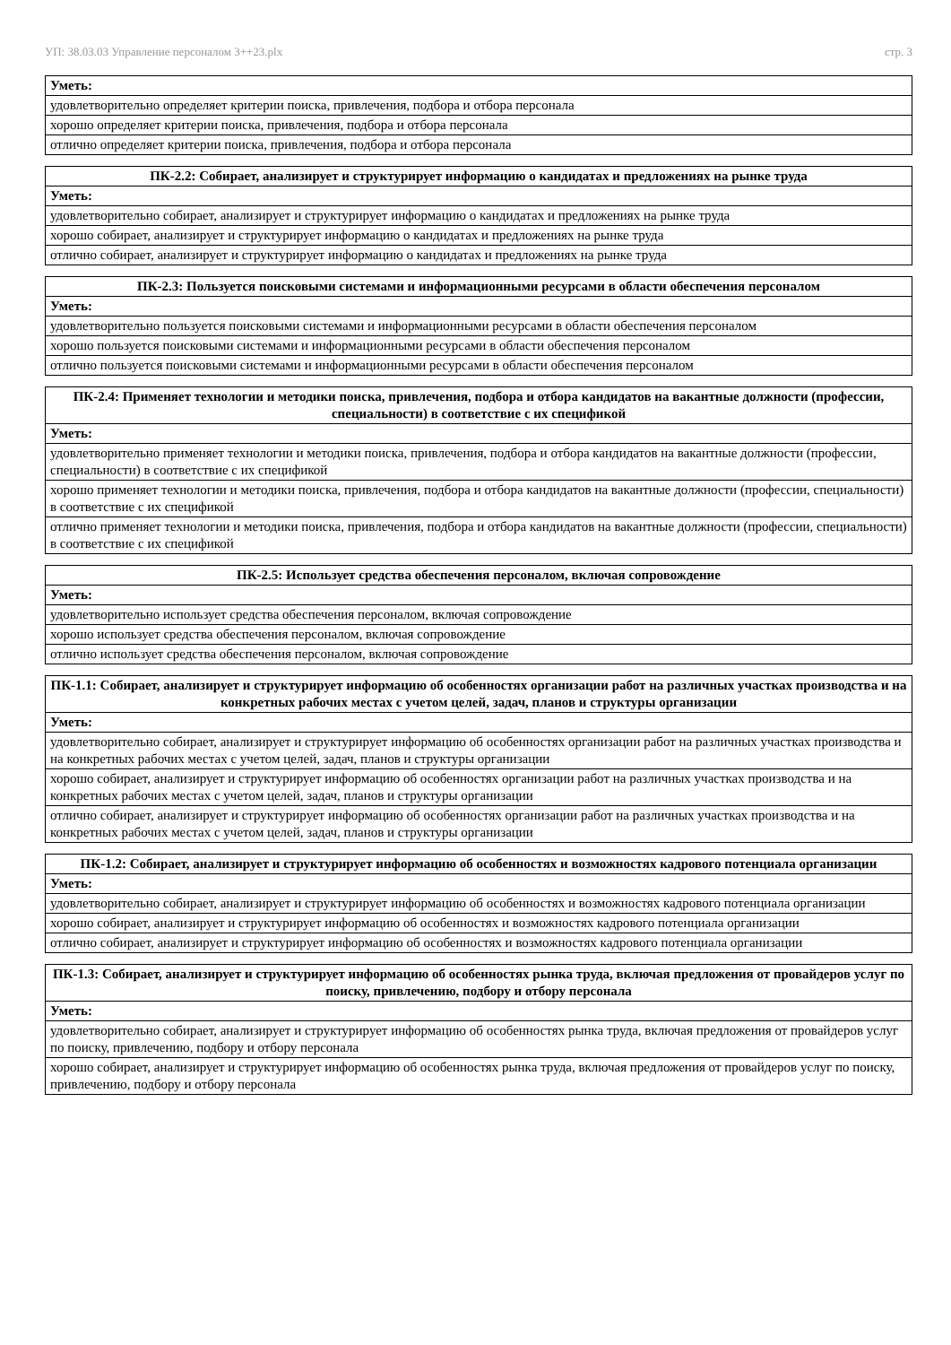УП: 38.03.03 Управление персоналом 3++23.plx стр. 3
| Уметь: |
| удовлетворительно определяет критерии поиска, привлечения, подбора и отбора персонала |
| хорошо определяет критерии поиска, привлечения, подбора и отбора персонала |
| отлично определяет критерии поиска, привлечения, подбора и отбора персонала |
| ПК-2.2: Собирает, анализирует и структурирует информацию о кандидатах и предложениях на рынке труда |
| --- |
| Уметь: |
| удовлетворительно собирает, анализирует и структурирует информацию о кандидатах и предложениях на рынке труда |
| хорошо собирает, анализирует и структурирует информацию о кандидатах и предложениях на рынке труда |
| отлично собирает, анализирует и структурирует информацию о кандидатах и предложениях на рынке труда |
| ПК-2.3: Пользуется поисковыми системами и информационными ресурсами в области обеспечения персоналом |
| --- |
| Уметь: |
| удовлетворительно пользуется поисковыми системами и информационными ресурсами в области обеспечения персоналом |
| хорошо пользуется поисковыми системами и информационными ресурсами в области обеспечения персоналом |
| отлично пользуется поисковыми системами и информационными ресурсами в области обеспечения персоналом |
| ПК-2.4: Применяет технологии и методики поиска, привлечения, подбора и отбора кандидатов на вакантные должности (профессии, специальности) в соответствие с их спецификой |
| --- |
| Уметь: |
| удовлетворительно применяет технологии и методики поиска, привлечения, подбора и отбора кандидатов на вакантные должности (профессии, специальности) в соответствие с их спецификой |
| хорошо применяет технологии и методики поиска, привлечения, подбора и отбора кандидатов на вакантные должности (профессии, специальности) в соответствие с их спецификой |
| отлично применяет технологии и методики поиска, привлечения, подбора и отбора кандидатов на вакантные должности (профессии, специальности) в соответствие с их спецификой |
| ПК-2.5: Использует средства обеспечения персоналом, включая сопровождение |
| --- |
| Уметь: |
| удовлетворительно использует средства обеспечения персоналом, включая сопровождение |
| хорошо использует средства обеспечения персоналом, включая сопровождение |
| отлично использует средства обеспечения персоналом, включая сопровождение |
| ПК-1.1: Собирает, анализирует и структурирует информацию об особенностях организации работ на различных участках производства и на конкретных рабочих местах с учетом целей, задач, планов и структуры организации |
| --- |
| Уметь: |
| удовлетворительно собирает, анализирует и структурирует информацию об особенностях организации работ на различных участках производства и на конкретных рабочих местах с учетом целей, задач, планов и структуры организации |
| хорошо собирает, анализирует и структурирует информацию об особенностях организации работ на различных участках производства и на конкретных рабочих местах с учетом целей, задач, планов и структуры организации |
| отлично собирает, анализирует и структурирует информацию об особенностях организации работ на различных участках производства и на конкретных рабочих местах с учетом целей, задач, планов и структуры организации |
| ПК-1.2: Собирает, анализирует и структурирует информацию об особенностях и возможностях кадрового потенциала организации |
| --- |
| Уметь: |
| удовлетворительно собирает, анализирует и структурирует информацию об особенностях и возможностях кадрового потенциала организации |
| хорошо собирает, анализирует и структурирует информацию об особенностях и возможностях кадрового потенциала организации |
| отлично собирает, анализирует и структурирует информацию об особенностях и возможностях кадрового потенциала организации |
| ПК-1.3: Собирает, анализирует и структурирует информацию об особенностях рынка труда, включая предложения от провайдеров услуг по поиску, привлечению, подбору и отбору персонала |
| --- |
| Уметь: |
| удовлетворительно собирает, анализирует и структурирует информацию об особенностях рынка труда, включая предложения от провайдеров услуг по поиску, привлечению, подбору и отбору персонала |
| хорошо собирает, анализирует и структурирует информацию об особенностях рынка труда, включая предложения от провайдеров услуг по поиску, привлечению, подбору и отбору персонала |